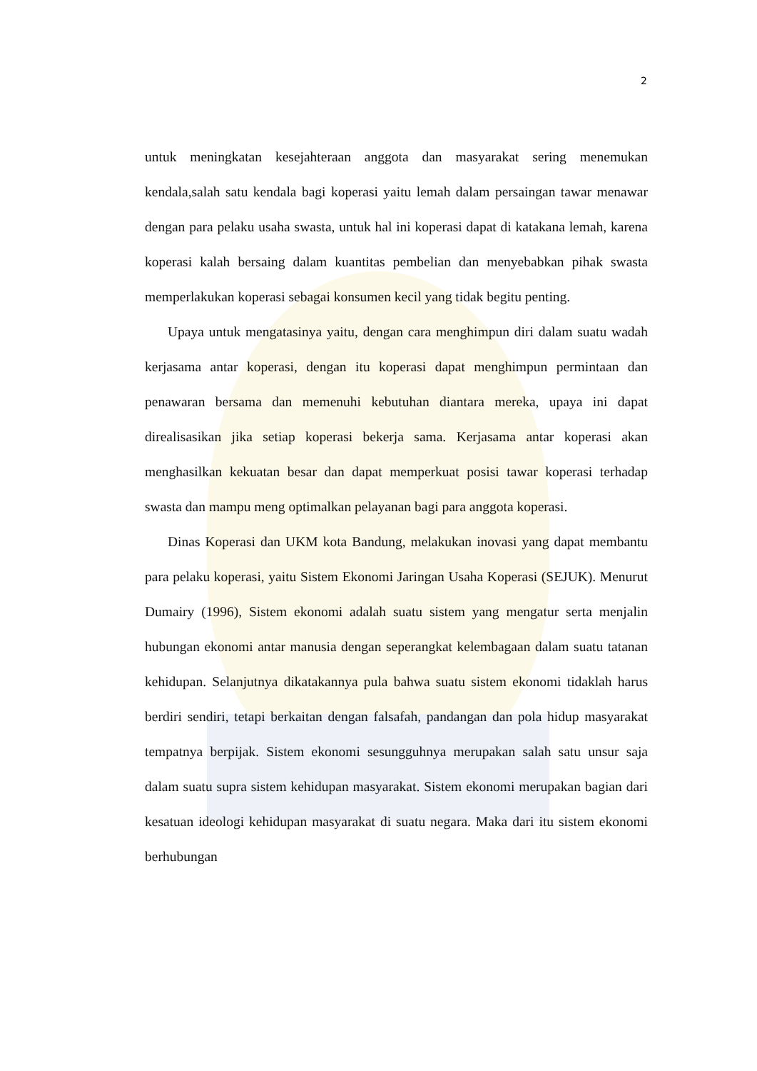2
untuk meningkatan kesejahteraan anggota dan masyarakat sering menemukan kendala,salah satu kendala bagi koperasi yaitu lemah dalam persaingan tawar menawar dengan para pelaku usaha swasta, untuk hal ini koperasi dapat di katakana lemah, karena koperasi kalah bersaing dalam kuantitas pembelian dan menyebabkan pihak swasta memperlakukan koperasi sebagai konsumen kecil yang tidak begitu penting.
Upaya untuk mengatasinya yaitu, dengan cara menghimpun diri dalam suatu wadah kerjasama antar koperasi, dengan itu koperasi dapat menghimpun permintaan dan penawaran bersama dan memenuhi kebutuhan diantara mereka, upaya ini dapat direalisasikan jika setiap koperasi bekerja sama. Kerjasama antar koperasi akan menghasilkan kekuatan besar dan dapat memperkuat posisi tawar koperasi terhadap swasta dan mampu meng optimalkan pelayanan bagi para anggota koperasi.
Dinas Koperasi dan UKM kota Bandung, melakukan inovasi yang dapat membantu para pelaku koperasi, yaitu Sistem Ekonomi Jaringan Usaha Koperasi (SEJUK). Menurut Dumairy (1996), Sistem ekonomi adalah suatu sistem yang mengatur serta menjalin hubungan ekonomi antar manusia dengan seperangkat kelembagaan dalam suatu tatanan kehidupan. Selanjutnya dikatakannya pula bahwa suatu sistem ekonomi tidaklah harus berdiri sendiri, tetapi berkaitan dengan falsafah, pandangan dan pola hidup masyarakat tempatnya berpijak. Sistem ekonomi sesungguhnya merupakan salah satu unsur saja dalam suatu supra sistem kehidupan masyarakat. Sistem ekonomi merupakan bagian dari kesatuan ideologi kehidupan masyarakat di suatu negara. Maka dari itu sistem ekonomi berhubungan